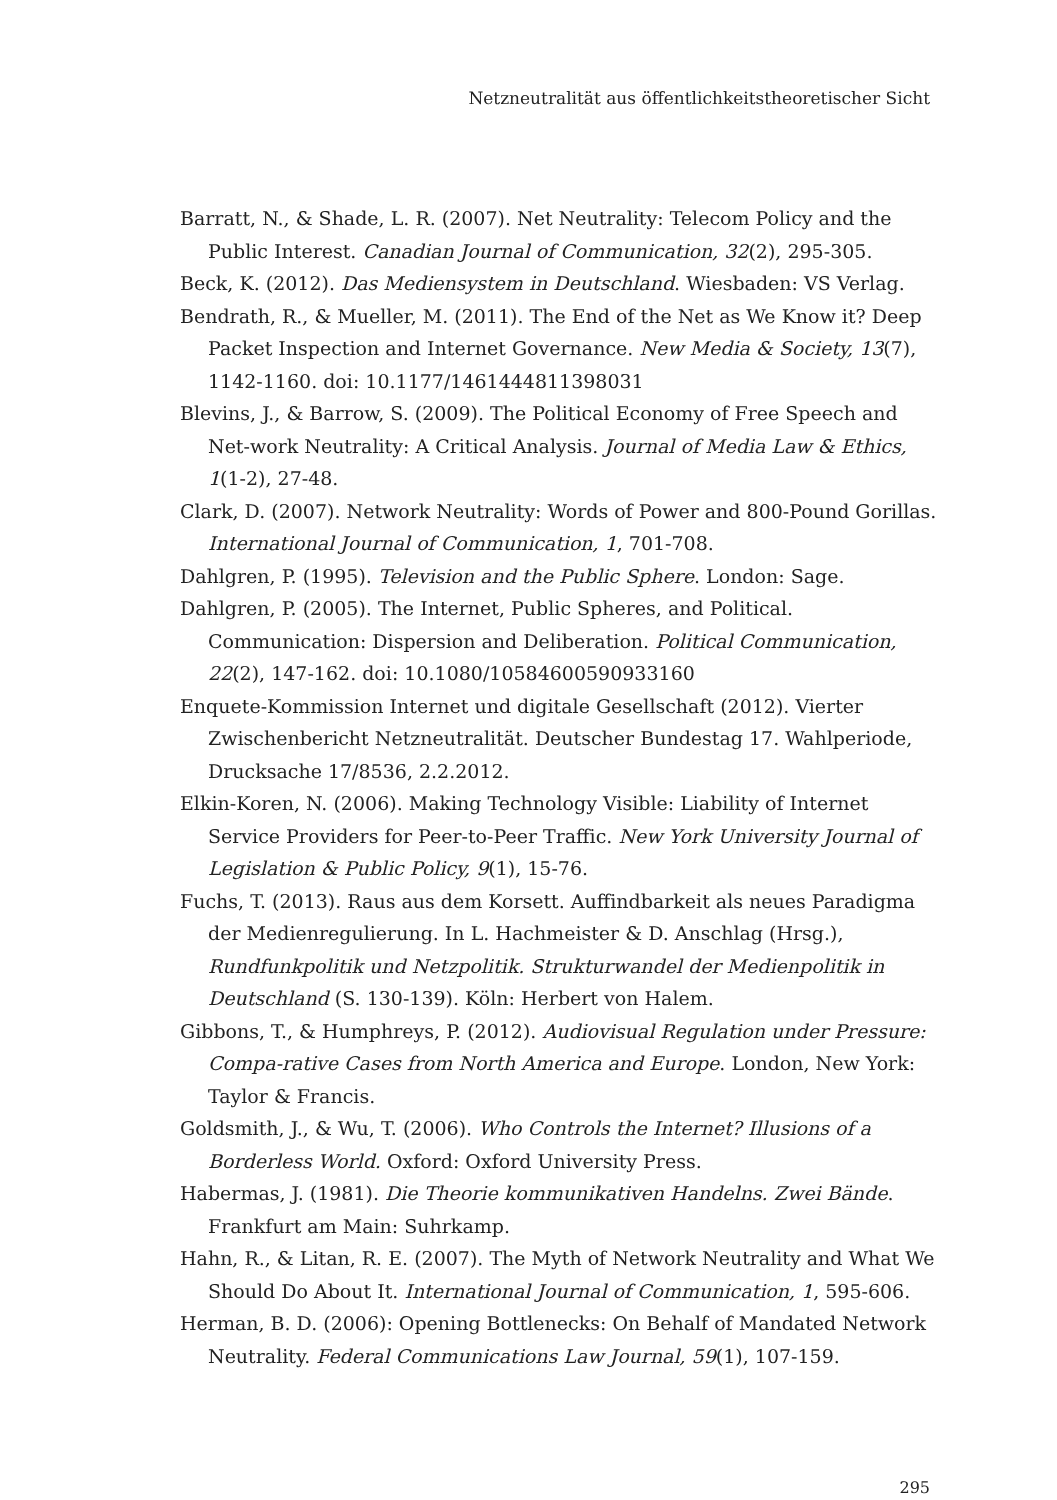Netzneutralität aus öffentlichkeitstheoretischer Sicht
Barratt, N., & Shade, L. R. (2007). Net Neutrality: Telecom Policy and the Public Interest. Canadian Journal of Communication, 32(2), 295-305.
Beck, K. (2012). Das Mediensystem in Deutschland. Wiesbaden: VS Verlag.
Bendrath, R., & Mueller, M. (2011). The End of the Net as We Know it? Deep Packet Inspection and Internet Governance. New Media & Society, 13(7), 1142-1160. doi: 10.1177/1461444811398031
Blevins, J., & Barrow, S. (2009). The Political Economy of Free Speech and Net-work Neutrality: A Critical Analysis. Journal of Media Law & Ethics, 1(1-2), 27-48.
Clark, D. (2007). Network Neutrality: Words of Power and 800-Pound Gorillas. International Journal of Communication, 1, 701-708.
Dahlgren, P. (1995). Television and the Public Sphere. London: Sage.
Dahlgren, P. (2005). The Internet, Public Spheres, and Political. Communication: Dispersion and Deliberation. Political Communication, 22(2), 147-162. doi: 10.1080/10584600590933160
Enquete-Kommission Internet und digitale Gesellschaft (2012). Vierter Zwischenbericht Netzneutralität. Deutscher Bundestag 17. Wahlperiode, Drucksache 17/8536, 2.2.2012.
Elkin-Koren, N. (2006). Making Technology Visible: Liability of Internet Service Providers for Peer-to-Peer Traffic. New York University Journal of Legislation & Public Policy, 9(1), 15-76.
Fuchs, T. (2013). Raus aus dem Korsett. Auffindbarkeit als neues Paradigma der Medienregulierung. In L. Hachmeister & D. Anschlag (Hrsg.), Rundfunkpolitik und Netzpolitik. Strukturwandel der Medienpolitik in Deutschland (S. 130-139). Köln: Herbert von Halem.
Gibbons, T., & Humphreys, P. (2012). Audiovisual Regulation under Pressure: Compa-rative Cases from North America and Europe. London, New York: Taylor & Francis.
Goldsmith, J., & Wu, T. (2006). Who Controls the Internet? Illusions of a Borderless World. Oxford: Oxford University Press.
Habermas, J. (1981). Die Theorie kommunikativen Handelns. Zwei Bände. Frankfurt am Main: Suhrkamp.
Hahn, R., & Litan, R. E. (2007). The Myth of Network Neutrality and What We Should Do About It. International Journal of Communication, 1, 595-606.
Herman, B. D. (2006): Opening Bottlenecks: On Behalf of Mandated Network Neutrality. Federal Communications Law Journal, 59(1), 107-159.
295